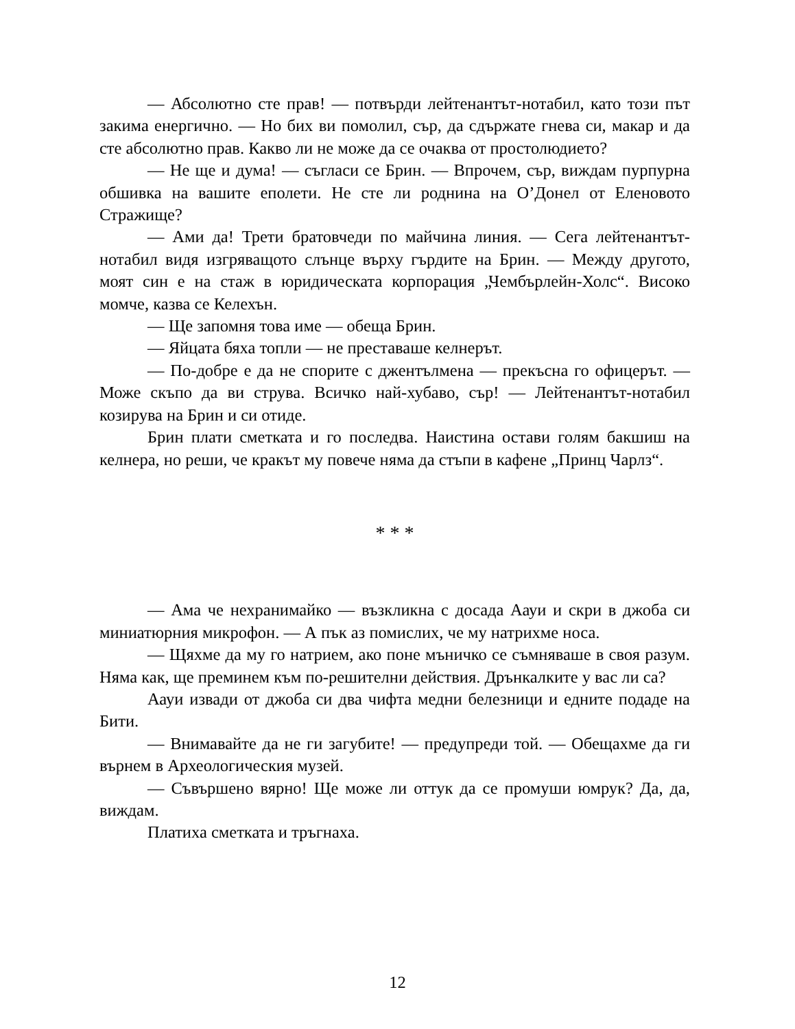— Абсолютно сте прав! — потвърди лейтенантът-нотабил, като този път закима енергично. — Но бих ви помолил, сър, да сдържате гнева си, макар и да сте абсолютно прав. Какво ли не може да се очаква от простолюдието?
— Не ще и дума! — съгласи се Брин. — Впрочем, сър, виждам пурпурна обшивка на вашите еполети. Не сте ли роднина на О’Донел от Еленовото Стражище?
— Ами да! Трети братовчеди по майчина линия. — Сега лейтенантът-нотабил видя изгряващото слънце върху гърдите на Брин. — Между другото, моят син е на стаж в юридическата корпорация „Чембърлейн-Холс“. Високо момче, казва се Келехън.
— Ще запомня това име — обеща Брин.
— Яйцата бяха топли — не преставаше келнерът.
— По-добре е да не спорите с джентълмена — прекъсна го офицерът. — Може скъпо да ви струва. Всичко най-хубаво, сър! — Лейтенантът-нотабил козирува на Брин и си отиде.
Брин плати сметката и го последва. Наистина остави голям бакшиш на келнера, но реши, че кракът му повече няма да стъпи в кафене „Принц Чарлз“.
* * *
— Ама че нехранимайко — възкликна с досада Аауи и скри в джоба си миниатюрния микрофон. — А пък аз помислих, че му натрихме носа.
— Щяхме да му го натрием, ако поне мъничко се съмняваше в своя разум. Няма как, ще преминем към по-решителни действия. Дрънкалките у вас ли са?
Аауи извади от джоба си два чифта медни белезници и едните подаде на Бити.
— Внимавайте да не ги загубите! — предупреди той. — Обещахме да ги върнем в Археологическия музей.
— Съвършено вярно! Ще може ли оттук да се промуши юмрук? Да, да, виждам.
Платиха сметката и тръгнаха.
12